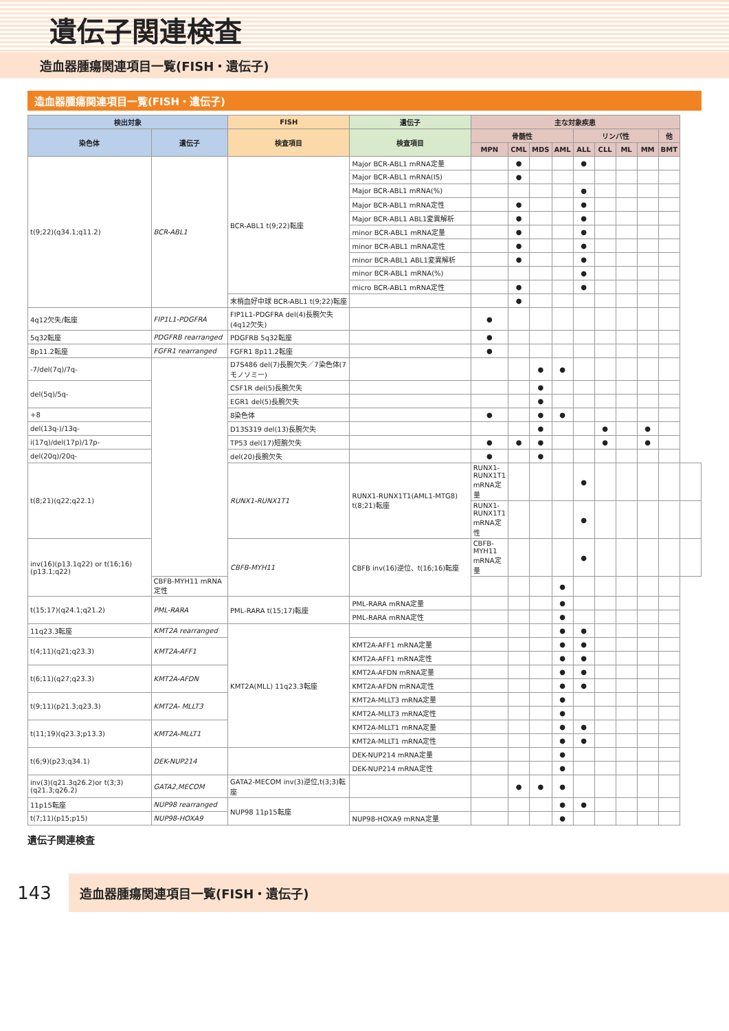遺伝子関連検査
造血器腫瘍関連項目一覧(FISH・遺伝子)
造血器腫瘍関連項目一覧(FISH・遺伝子)
| 検出対象 | | FISH | 遺伝子 | 主な対象疾患 | | | | | | | | | |
| --- | --- | --- | --- | --- | --- | --- | --- | --- | --- | --- | --- | --- | --- |
| 染色体 | 遺伝子 | 検査項目 | 検査項目 | 骨髄性 | | | | リンパ性 | | | | 他 | |
| | | | | MPN | CML | MDS | AML | ALL | CLL | ML | MM | BMT | |
| t(9;22)(q34.1;q11.2) | BCR-ABL1 | BCR-ABL1 t(9;22)転座 | Major BCR-ABL1 mRNA定量 | | ● | | | ● | | | | | |
| | | | Major BCR-ABL1 mRNA(IS) | | ● | | | | | | | | |
| | | | Major BCR-ABL1 mRNA(%) | | | | | ● | | | | | |
| | | | Major BCR-ABL1 mRNA定性 | | ● | | | ● | | | | | |
| | | | Major BCR-ABL1 ABL1変異解析 | | ● | | | ● | | | | | |
| | | | minor BCR-ABL1 mRNA定量 | | ● | | | ● | | | | | |
| | | | minor BCR-ABL1 mRNA定性 | | ● | | | ● | | | | | |
| | | | minor BCR-ABL1 ABL1変異解析 | | ● | | | ● | | | | | |
| | | | minor BCR-ABL1 mRNA(%) | | | | | ● | | | | | |
| | | | micro BCR-ABL1 mRNA定性 | | ● | | | ● | | | | | |
| | | 末梢血好中球 BCR-ABL1 t(9;22)転座 | | | ● | | | | | | | | |
| 4q12欠失/転座 | FIP1L1-PDGFRA | FIP1L1-PDGFRA del(4)長腕欠失(4q12欠失) | | ● | | | | | | | | | |
| 5q32転座 | PDGFRB rearranged | PDGFRB 5q32転座 | | ● | | | | | | | | | |
| 8p11.2転座 | FGFR1 rearranged | FGFR1 8p11.2転座 | | ● | | | | | | | | | |
| -7/del(7q)/7q- | | D7S486 del(7)長腕欠失／7染色体(7モノソミー) | | | | ● | ● | | | | | | |
| del(5q)/5q- | | CSF1R del(5)長腕欠失 | | | | ● | | | | | | | |
| | | EGR1 del(5)長腕欠失 | | | | ● | | | | | | | |
| +8 | | 8染色体 | | ● | | ● | ● | | | | | | |
| del(13q-)/13q- | | D13S319 del(13)長腕欠失 | | | | ● | | | ● | | ● | | |
| i(17q)/del(17p)/17p- | | TP53 del(17)短腕欠失 | | ● | ● | ● | | | ● | | ● | | |
| del(20q)/20q- | | del(20)長腕欠失 | | ● | | ● | | | | | | | |
| t(8;21)(q22;q22.1) | | RUNX1-RUNX1T1 | RUNX1-RUNX1T1(AML1-MTG8) t(8;21)転座 | RUNX1-RUNX1T1 mRNA定量 | | | | ● | | | | | |
| | | | | RUNX1-RUNX1T1 mRNA定性 | | | | ● | | | | | |
| inv(16)(p13.1q22) or t(16;16)(p13.1;q22) | | CBFB-MYH11 | CBFB inv(16)逆位、t(16;16)転座 | CBFB-MYH11 mRNA定量 | | | | ● | | | | | |
| | CBFB-MYH11 mRNA定性 | | | | | | ● | | | | | | |
| t(15;17)(q24.1;q21.2) | PML-RARA | PML-RARA t(15;17)転座 | PML-RARA mRNA定量 | | | | ● | | | | | | |
| | | | PML-RARA mRNA定性 | | | | ● | | | | | | |
| 11q23.3転座 | KMT2A rearranged | KMT2A(MLL) 11q23.3転座 | | | | | ● | ● | | | | | |
| t(4;11)(q21;q23.3) | KMT2A-AFF1 | | KMT2A-AFF1 mRNA定量 | | | | ● | ● | | | | | |
| | | | KMT2A-AFF1 mRNA定性 | | | | ● | ● | | | | | |
| t(6;11)(q27;q23.3) | KMT2A-AFDN | | KMT2A-AFDN mRNA定量 | | | | ● | ● | | | | | |
| | | | KMT2A-AFDN mRNA定性 | | | | ● | ● | | | | | |
| t(9;11)(p21.3;q23.3) | KMT2A- MLLT3 | | KMT2A-MLLT3 mRNA定量 | | | | ● | | | | | | |
| | | | KMT2A-MLLT3 mRNA定性 | | | | ● | | | | | | |
| t(11;19)(q23.3;p13.3) | KMT2A-MLLT1 | | KMT2A-MLLT1 mRNA定量 | | | | ● | ● | | | | | |
| | | | KMT2A-MLLT1 mRNA定性 | | | | ● | ● | | | | | |
| t(6;9)(p23;q34.1) | DEK-NUP214 | | DEK-NUP214 mRNA定量 | | | | ● | | | | | | |
| | | | DEK-NUP214 mRNA定性 | | | | ● | | | | | | |
| inv(3)(q21.3q26.2)or t(3;3)(q21.3;q26.2) | GATA2,MECOM | GATA2-MECOM inv(3)逆位,t(3;3)転座 | | | ● | ● | ● | | | | | | |
| 11p15転座 | NUP98 rearranged | NUP98 11p15転座 | | | | | ● | ● | | | | | |
| t(7;11)(p15;p15) | NUP98-HOXA9 | | NUP98-HOXA9 mRNA定量 | | | | ● | | | | | | |
遺伝子関連検査
143
造血器腫瘍関連項目一覧(FISH・遺伝子)